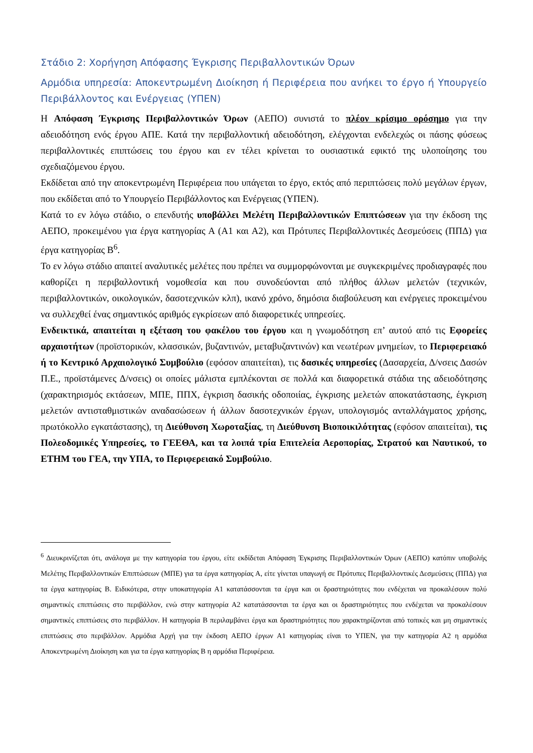Στάδιο 2: Χορήγηση Απόφασης Έγκρισης Περιβαλλοντικών Όρων
Αρμόδια υπηρεσία: Αποκεντρωμένη Διοίκηση ή Περιφέρεια που ανήκει το έργο ή Υπουργείο Περιβάλλοντος και Ενέργειας (ΥΠΕΝ)
Η Απόφαση Έγκρισης Περιβαλλοντικών Όρων (ΑΕΠΟ) συνιστά το πλέον κρίσιμο ορόσημο για την αδειοδότηση ενός έργου ΑΠΕ. Κατά την περιβαλλοντική αδειοδότηση, ελέγχονται ενδελεχώς οι πάσης φύσεως περιβαλλοντικές επιπτώσεις του έργου και εν τέλει κρίνεται το ουσιαστικά εφικτό της υλοποίησης του σχεδιαζόμενου έργου.
Εκδίδεται από την αποκεντρωμένη Περιφέρεια που υπάγεται το έργο, εκτός από περιπτώσεις πολύ μεγάλων έργων, που εκδίδεται από το Υπουργείο Περιβάλλοντος και Ενέργειας (ΥΠΕΝ).
Κατά το εν λόγω στάδιο, ο επενδυτής υποβάλλει Μελέτη Περιβαλλοντικών Επιπτώσεων για την έκδοση της ΑΕΠΟ, προκειμένου για έργα κατηγορίας Α (Α1 και Α2), και Πρότυπες Περιβαλλοντικές Δεσμεύσεις (ΠΠΔ) για έργα κατηγορίας Β<sup>6</sup>.
Το εν λόγω στάδιο απαιτεί αναλυτικές μελέτες που πρέπει να συμμορφώνονται με συγκεκριμένες προδιαγραφές που καθορίζει η περιβαλλοντική νομοθεσία και που συνοδεύονται από πλήθος άλλων μελετών (τεχνικών, περιβαλλοντικών, οικολογικών, δασοτεχνικών κλπ), ικανό χρόνο, δημόσια διαβούλευση και ενέργειες προκειμένου να συλλεχθεί ένας σημαντικός αριθμός εγκρίσεων από διαφορετικές υπηρεσίες.
Ενδεικτικά, απαιτείται η εξέταση του φακέλου του έργου και η γνωμοδότηση επ’ αυτού από τις Εφορείες αρχαιοτήτων (προϊστορικών, κλασσικών, βυζαντινών, μεταβυζαντινών) και νεωτέρων μνημείων, το Περιφερειακό ή το Κεντρικό Αρχαιολογικό Συμβούλιο (εφόσον απαιτείται), τις δασικές υπηρεσίες (Δασαρχεία, Δ/νσεις Δασών Π.Ε., προϊστάμενες Δ/νσεις) οι οποίες μάλιστα εμπλέκονται σε πολλά και διαφορετικά στάδια της αδειοδότησης (χαρακτηρισμός εκτάσεων, ΜΠΕ, ΠΠΧ, έγκριση δασικής οδοποιίας, έγκρισης μελετών αποκατάστασης, έγκριση μελετών αντισταθμιστικών αναδασώσεων ή άλλων δασοτεχνικών έργων, υπολογισμός ανταλλάγματος χρήσης, πρωτόκολλο εγκατάστασης), τη Διεύθυνση Χωροταξίας, τη Διεύθυνση Βιοποικιλότητας (εφόσον απαιτείται), τις Πολεοδομικές Υπηρεσίες, το ΓΕΕΘΑ, και τα λοιπά τρία Επιτελεία Αεροπορίας, Στρατού και Ναυτικού, το ΕΤΗΜ του ΓΕΑ, την ΥΠΑ, το Περιφερειακό Συμβούλιο.
<sup>6</sup> Διευκρινίζεται ότι, ανάλογα με την κατηγορία του έργου, είτε εκδίδεται Απόφαση Έγκρισης Περιβαλλοντικών Όρων (ΑΕΠΟ) κατόπιν υποβολής Μελέτης Περιβαλλοντικών Επιπτώσεων (ΜΠΕ) για τα έργα κατηγορίας Α, είτε γίνεται υπαγωγή σε Πρότυπες Περιβαλλοντικές Δεσμεύσεις (ΠΠΔ) για τα έργα κατηγορίας Β. Ειδικότερα, στην υποκατηγορία Α1 κατατάσσονται τα έργα και οι δραστηριότητες που ενδέχεται να προκαλέσουν πολύ σημαντικές επιπτώσεις στο περιβάλλον, ενώ στην κατηγορία Α2 κατατάσσονται τα έργα και οι δραστηριότητες που ενδέχεται να προκαλέσουν σημαντικές επιπτώσεις στο περιβάλλον. Η κατηγορία Β περιλαμβάνει έργα και δραστηριότητες που χαρακτηρίζονται από τοπικές και μη σημαντικές επιπτώσεις στο περιβάλλον. Αρμόδια Αρχή για την έκδοση ΑΕΠΟ έργων Α1 κατηγορίας είναι το ΥΠΕΝ, για την κατηγορία Α2 η αρμόδια Αποκεντρωμένη Διοίκηση και για τα έργα κατηγορίας Β η αρμόδια Περιφέρεια.